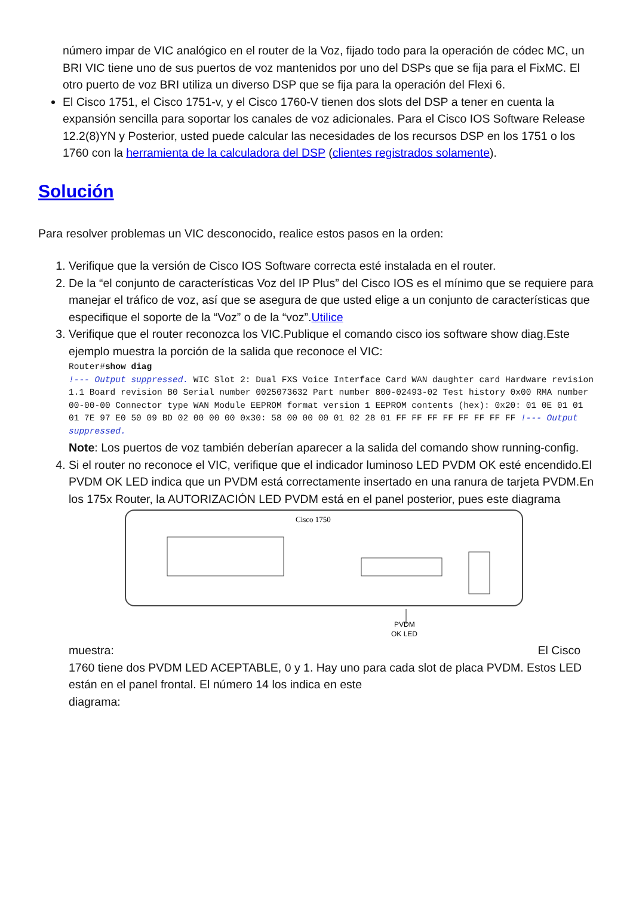número impar de VIC analógico en el router de la Voz, fijado todo para la operación de códec MC, un BRI VIC tiene uno de sus puertos de voz mantenidos por uno del DSPs que se fija para el FixMC. El otro puerto de voz BRI utiliza un diverso DSP que se fija para la operación del Flexi 6.
El Cisco 1751, el Cisco 1751-v, y el Cisco 1760-V tienen dos slots del DSP a tener en cuenta la expansión sencilla para soportar los canales de voz adicionales. Para el Cisco IOS Software Release 12.2(8)YN y Posterior, usted puede calcular las necesidades de los recursos DSP en los 1751 o los 1760 con la herramienta de la calculadora del DSP (clientes registrados solamente).
Solución
Para resolver problemas un VIC desconocido, realice estos pasos en la orden:
1. Verifique que la versión de Cisco IOS Software correcta esté instalada en el router.
2. De la “el conjunto de características Voz del IP Plus” del Cisco IOS es el mínimo que se requiere para manejar el tráfico de voz, así que se asegura de que usted elige a un conjunto de características que especifique el soporte de la “Voz” o de la “voz”.Utilice
3. Verifique que el router reconozca los VIC.Publique el comando cisco ios software show diag.Este ejemplo muestra la porción de la salida que reconoce el VIC:
Router#show diag
!--- Output suppressed. WIC Slot 2: Dual FXS Voice Interface Card WAN daughter card Hardware revision 1.1 Board revision B0 Serial number 0025073632 Part number 800-02493-02 Test history 0x00 RMA number 00-00-00 Connector type WAN Module EEPROM format version 1 EEPROM contents (hex): 0x20: 01 0E 01 01 01 7E 97 E0 50 09 BD 02 00 00 00 0x30: 58 00 00 00 01 02 28 01 FF FF FF FF FF FF FF FF !--- Output suppressed.
Note: Los puertos de voz también deberían aparecer a la salida del comando show running-config.
4. Si el router no reconoce el VIC, verifique que el indicador luminoso LED PVDM OK esté encendido.El PVDM OK LED indica que un PVDM está correctamente insertado en una ranura de tarjeta PVDM.En los 175x Router, la AUTORIZACIÓN LED PVDM está en el panel posterior, pues este diagrama
Cisco 1750
PVDM
OK LED
muestra: El Cisco
1760 tiene dos PVDM LED ACEPTABLE, 0 y 1. Hay uno para cada slot de placa PVDM. Estos LED están en el panel frontal. El número 14 los indica en este
diagrama: